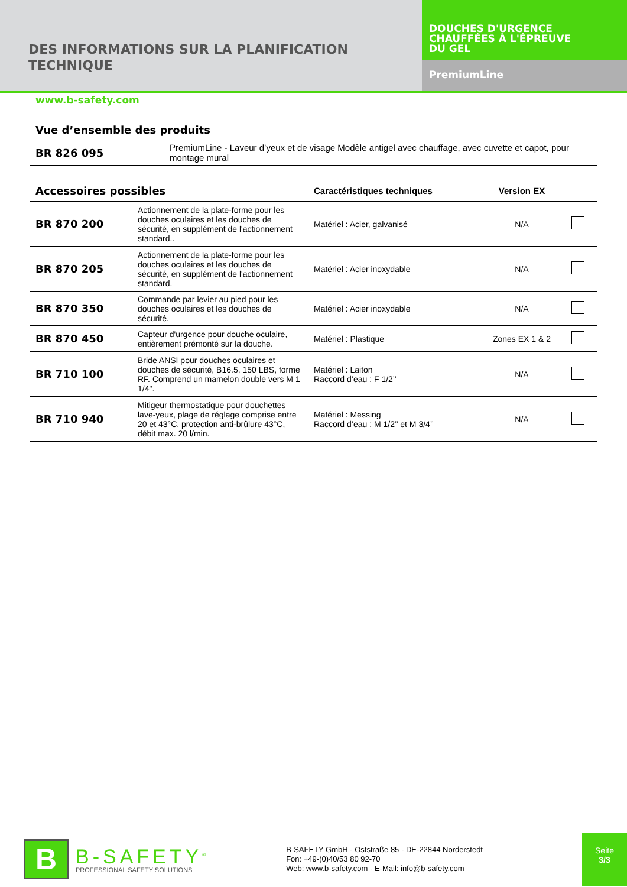DES INFORMATIONS SUR LA PLANIFICATION
TECHNIQUE
DOUCHES D'URGENCE
CHAUFFÉES À L'ÉPREUVE
DU GEL
PremiumLine
www.b-safety.com
| Vue d’ensemble des produits | |
| BR 826 095 | PremiumLine - Laveur d’yeux et de visage Modèle antigel avec chauffage, avec cuvette et capot, pour montage mural |
| Accessoires possibles | | Caractéristiques techniques | Version EX | |
| BR 870 200 | Actionnement de la plate-forme pour les douches oculaires et les douches de sécurité, en supplément de l'actionnement standard.. | Matériel : Acier, galvanisé | N/A | |
| BR 870 205 | Actionnement de la plate-forme pour les douches oculaires et les douches de sécurité, en supplément de l'actionnement standard. | Matériel : Acier inoxydable | N/A | |
| BR 870 350 | Commande par levier au pied pour les douches oculaires et les douches de sécurité. | Matériel : Acier inoxydable | N/A | |
| BR 870 450 | Capteur d'urgence pour douche oculaire, entièrement prémonté sur la douche. | Matériel : Plastique | Zones EX 1 & 2 | |
| BR 710 100 | Bride ANSI pour douches oculaires et douches de sécurité, B16.5, 150 LBS, forme RF. Comprend un mamelon double vers M 1 1/4". | Matériel : Laiton Raccord d’eau : F 1/2’’ | N/A | |
| BR 710 940 | Mitigeur thermostatique pour douchettes lave-yeux, plage de réglage comprise entre 20 et 43°C, protection anti-brûlure 43°C, débit max. 20 l/min. | Matériel : Messing Raccord d’eau : M 1/2’’ et M 3/4’’ | N/A | |
B
B-SAFETY<sup>®</sup>
PROFESSIONAL SAFETY SOLUTIONS
B-SAFETY GmbH - Oststraße 85 - DE-22844 Norderstedt
Fon: +49-(0)40/53 80 92-70
Web: www.b-safety.com - E-Mail: info@b-safety.com
Seite
3/3